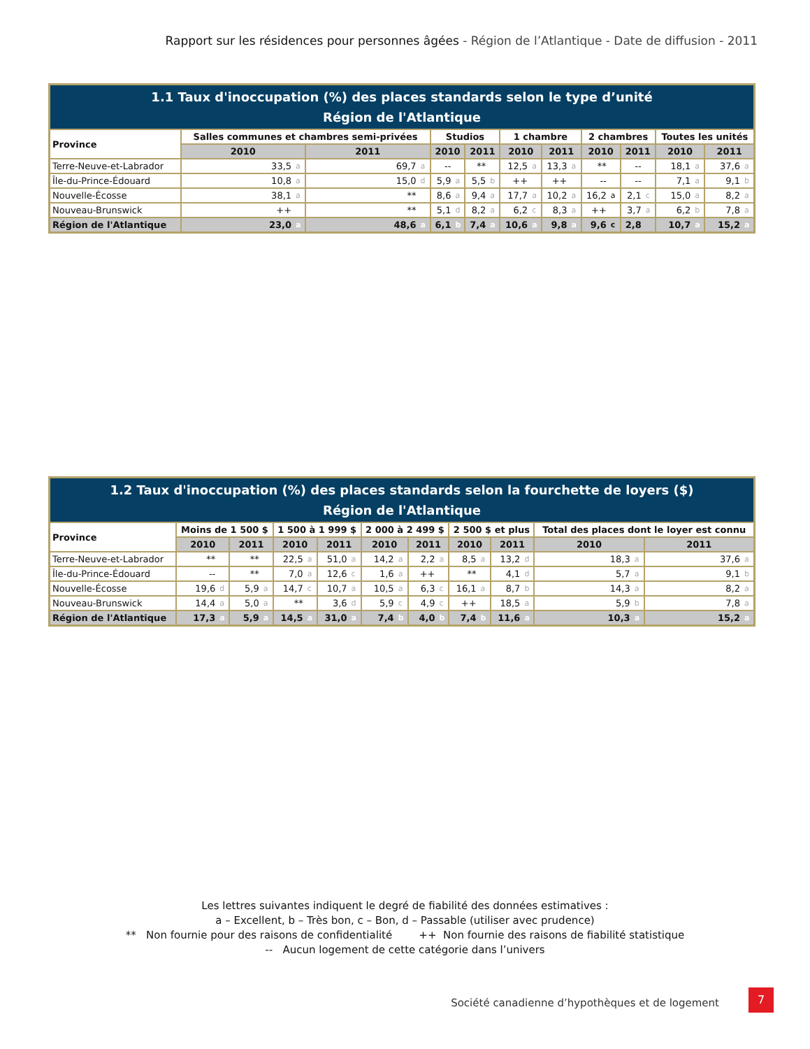Rapport sur les résidences pour personnes âgées - Région de l’Atlantique - Date de diffusion - 2011
| 1.1 Taux d'inoccupation (%) des places standards selon le type d’unité Région de l'Atlantique | | | | | | | | | | | | | | | | | | | | |
| --- | --- | --- | --- | --- | --- | --- | --- | --- | --- | --- | --- | --- | --- | --- | --- | --- | --- | --- | --- | --- |
| Province | Salles communes et chambres semi-privées | | | | Studios | | | | 1 chambre | | | | 2 chambres | | | | Toutes les unités | | | |
| | 2010 | | 2011 | | 2010 | | 2011 | | 2010 | | 2011 | | 2010 | | 2011 | | 2010 | | 2011 | |
| Terre-Neuve-et-Labrador | 33,5 | a | 69,7 | a | -- | | ** | | 12,5 | a | 13,3 | a | ** | | -- | | 18,1 | a | 37,6 | a |
| Île-du-Prince-Édouard | 10,8 | a | 15,0 | d | 5,9 | a | 5,5 | b | ++ | | ++ | | -- | | -- | | 7,1 | a | 9,1 | b |
| Nouvelle-Écosse | 38,1 | a | ** | | 8,6 | a | 9,4 | a | 17,7 | a | 10,2 | a | 16,2 | a | 2,1 | c | 15,0 | a | 8,2 | a |
| Nouveau-Brunswick | ++ | | ** | | 5,1 | d | 8,2 | a | 6,2 | c | 8,3 | a | ++ | | 3,7 | a | 6,2 | b | 7,8 | a |
| Région de l'Atlantique | 23,0 | a | 48,6 | a | 6,1 | b | 7,4 | a | 10,6 | a | 9,8 | a | 9,6 | c | 2,8 | | 10,7 | a | 15,2 | a |
| 1.2 Taux d'inoccupation (%) des places standards selon la fourchette de loyers ($) Région de l'Atlantique | | | | | | | | | | | | | | | | | | | | |
| --- | --- | --- | --- | --- | --- | --- | --- | --- | --- | --- | --- | --- | --- | --- | --- | --- | --- | --- | --- | --- |
| Province | Moins de 1 500 $ | | | | 1 500 à 1 999 $ | | | | 2 000 à 2 499 $ | | | | 2 500 $ et plus | | | | Total des places dont le loyer est connu | | | |
| | 2010 | | 2011 | | 2010 | | 2011 | | 2010 | | 2011 | | 2010 | | 2011 | | 2010 | | 2011 | |
| Terre-Neuve-et-Labrador | ** | | ** | | 22,5 | a | 51,0 | a | 14,2 | a | 2,2 | a | 8,5 | a | 13,2 | d | 18,3 | a | 37,6 | a |
| Île-du-Prince-Édouard | -- | | ** | | 7,0 | a | 12,6 | c | 1,6 | a | ++ | | ** | | 4,1 | d | 5,7 | a | 9,1 | b |
| Nouvelle-Écosse | 19,6 | d | 5,9 | a | 14,7 | c | 10,7 | a | 10,5 | a | 6,3 | c | 16,1 | a | 8,7 | b | 14,3 | a | 8,2 | a |
| Nouveau-Brunswick | 14,4 | a | 5,0 | a | ** | | 3,6 | d | 5,9 | c | 4,9 | c | ++ | | 18,5 | a | 5,9 | b | 7,8 | a |
| Région de l'Atlantique | 17,3 | a | 5,9 | a | 14,5 | a | 31,0 | a | 7,4 | b | 4,0 | b | 7,4 | b | 11,6 | a | 10,3 | a | 15,2 | a |
Les lettres suivantes indiquent le degré de fiabilité des données estimatives :
a – Excellent, b – Très bon, c – Bon, d – Passable (utiliser avec prudence)
** Non fournie pour des raisons de confidentialité ++ Non fournie des raisons de fiabilité statistique
-- Aucun logement de cette catégorie dans l’univers
Société canadienne d’hypothèques et de logement
7